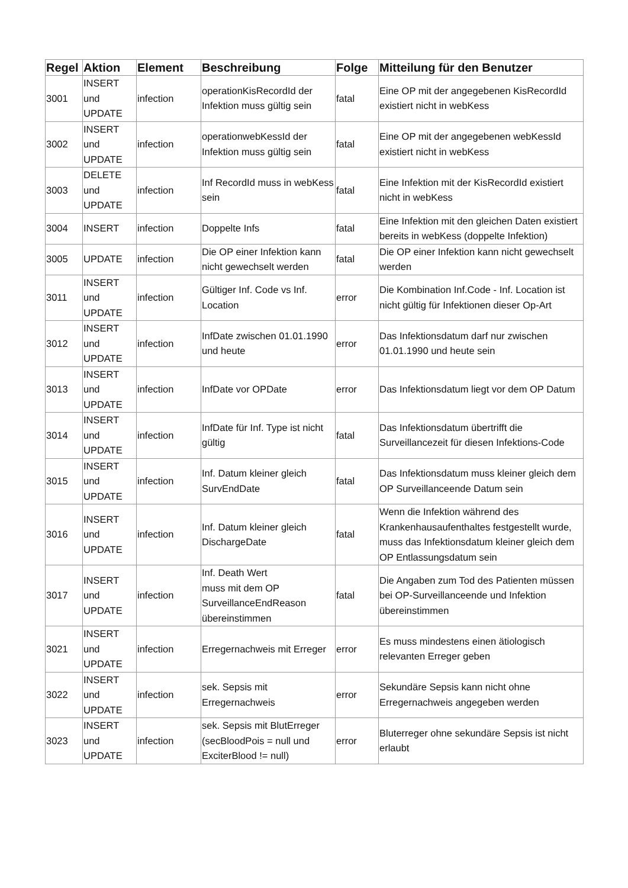| Regel | Aktion | Element | Beschreibung | Folge | Mitteilung für den Benutzer |
| --- | --- | --- | --- | --- | --- |
| 3001 | INSERT und UPDATE | infection | operationKisRecordId der Infektion muss gültig sein | fatal | Eine OP mit der angegebenen KisRecordId existiert nicht in webKess |
| 3002 | INSERT und UPDATE | infection | operationwebKessId der Infektion muss gültig sein | fatal | Eine OP mit der angegebenen webKessId existiert nicht in webKess |
| 3003 | DELETE und UPDATE | infection | Inf RecordId muss in webKess sein | fatal | Eine Infektion mit der KisRecordId existiert nicht in webKess |
| 3004 | INSERT | infection | Doppelte Infs | fatal | Eine Infektion mit den gleichen Daten existiert bereits in webKess (doppelte Infektion) |
| 3005 | UPDATE | infection | Die OP einer Infektion kann nicht gewechselt werden | fatal | Die OP einer Infektion kann nicht gewechselt werden |
| 3011 | INSERT und UPDATE | infection | Gültiger Inf. Code vs Inf. Location | error | Die Kombination Inf.Code - Inf. Location ist nicht gültig für Infektionen dieser Op-Art |
| 3012 | INSERT und UPDATE | infection | InfDate zwischen 01.01.1990 und heute | error | Das Infektionsdatum darf nur zwischen 01.01.1990 und heute sein |
| 3013 | INSERT und UPDATE | infection | InfDate vor OPDate | error | Das Infektionsdatum liegt vor dem OP Datum |
| 3014 | INSERT und UPDATE | infection | InfDate für Inf. Type ist nicht gültig | fatal | Das Infektionsdatum übertrifft die Surveillancezeit für diesen Infektions-Code |
| 3015 | INSERT und UPDATE | infection | Inf. Datum kleiner gleich SurvEndDate | fatal | Das Infektionsdatum muss kleiner gleich dem OP Surveillanceende Datum sein |
| 3016 | INSERT und UPDATE | infection | Inf. Datum kleiner gleich DischargeDate | fatal | Wenn die Infektion während des Krankenhausaufenthaltes festgestellt wurde, muss das Infektionsdatum kleiner gleich dem OP Entlassungsdatum sein |
| 3017 | INSERT und UPDATE | infection | Inf. Death Wert muss mit dem OP SurveillanceEndReason übereinstimmen | fatal | Die Angaben zum Tod des Patienten müssen bei OP-Surveillanceende und Infektion übereinstimmen |
| 3021 | INSERT und UPDATE | infection | Erregernachweis mit Erreger | error | Es muss mindestens einen ätiologisch relevanten Erreger geben |
| 3022 | INSERT und UPDATE | infection | sek. Sepsis mit Erregernachweis | error | Sekundäre Sepsis kann nicht ohne Erregernachweis angegeben werden |
| 3023 | INSERT und UPDATE | infection | sek. Sepsis mit BlutErreger (secBloodPois = null und ExciterBlood != null) | error | Bluterreger ohne sekundäre Sepsis ist nicht erlaubt |